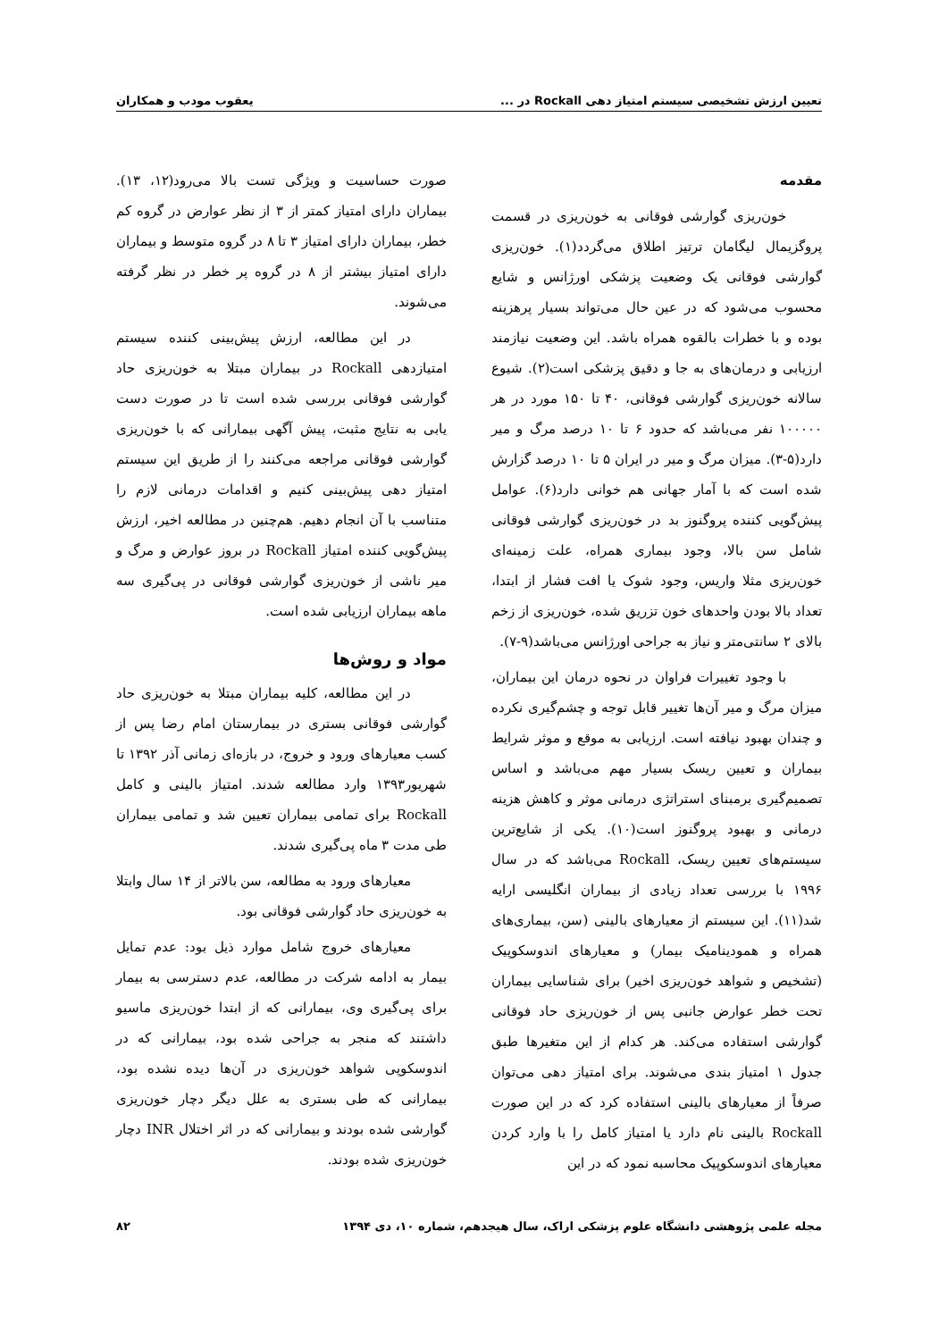تعیین ارزش تشخیصی سیستم امتیاز دهی Rockall در ... یعقوب مودب و همکاران
مقدمه
خون‌ریزی گوارشی فوقانی به خون‌ریزی در قسمت پروگزیمال لیگامان ترتیز اطلاق می‌گردد(۱). خون‌ریزی گوارشی فوقانی یک وضعیت پزشکی اورژانس و شایع محسوب می‌شود که در عین حال می‌تواند بسیار پرهزینه بوده و با خطرات بالقوه همراه باشد. این وضعیت نیازمند ارزیابی و درمان‌های به جا و دقیق پزشکی است(۲). شیوع سالانه خون‌ریزی گوارشی فوقانی، ۴۰ تا ۱۵۰ مورد در هر ۱۰۰۰۰۰ نفر می‌باشد که حدود ۶ تا ۱۰ درصد مرگ و میر دارد(۵-۳). میزان مرگ و میر در ایران ۵ تا ۱۰ درصد گزارش شده است که با آمار جهانی هم خوانی دارد(۶). عوامل پیش‌گویی کننده پروگنوز بد در خون‌ریزی گوارشی فوقانی شامل سن بالا، وجود بیماری همراه، علت زمینه‌ای خون‌ریزی مثلا واریس، وجود شوک یا افت فشار از ابتدا، تعداد بالا بودن واحدهای خون تزریق شده، خون‌ریزی از زخم بالای ۲ سانتی‌متر و نیاز به جراحی اورژانس می‌باشد(۹-۷).
با وجود تغییرات فراوان در نحوه درمان این بیماران، میزان مرگ و میر آن‌ها تغییر قابل توجه و چشم‌گیری نکرده و چندان بهبود نیافته است. ارزیابی به موقع و موثر شرایط بیماران و تعیین ریسک بسیار مهم می‌باشد و اساس تصمیم‌گیری برمبنای استراتژی درمانی موثر و کاهش هزینه درمانی و بهبود پروگنوز است(۱۰). یکی از شایع‌ترین سیستم‌های تعیین ریسک، Rockall می‌باشد که در سال ۱۹۹۶ با بررسی تعداد زیادی از بیماران انگلیسی ارایه شد(۱۱). این سیستم از معیارهای بالینی (سن، بیماری‌های همراه و همودینامیک بیمار) و معیارهای اندوسکوپیک (تشخیص و شواهد خون‌ریزی اخیر) برای شناسایی بیماران تحت خطر عوارض جانبی پس از خون‌ریزی حاد فوقانی گوارشی استفاده می‌کند. هر کدام از این متغیرها طبق جدول ۱ امتیاز بندی می‌شوند. برای امتیاز دهی می‌توان صرفاً از معیارهای بالینی استفاده کرد که در این صورت Rockall بالینی نام دارد یا امتیاز کامل را با وارد کردن معیارهای اندوسکوپیک محاسبه نمود که در این
صورت حساسیت و ویژگی تست بالا می‌رود(۱۲، ۱۳). بیماران دارای امتیاز کمتر از ۳ از نظر عوارض در گروه کم خطر، بیماران دارای امتیاز ۳ تا ۸ در گروه متوسط و بیماران دارای امتیاز بیشتر از ۸ در گروه پر خطر در نظر گرفته می‌شوند.
در این مطالعه، ارزش پیش‌بینی کننده سیستم امتیازدهی Rockall در بیماران مبتلا به خون‌ریزی حاد گوارشی فوقانی بررسی شده است تا در صورت دست یابی به نتایج مثبت، پیش آگهی بیمارانی که با خون‌ریزی گوارشی فوقانی مراجعه می‌کنند را از طریق این سیستم امتیاز دهی پیش‌بینی کنیم و اقدامات درمانی لازم را متناسب با آن انجام دهیم. هم‌چنین در مطالعه اخیر، ارزش پیش‌گویی کننده امتیاز Rockall در بروز عوارض و مرگ و میر ناشی از خون‌ریزی گوارشی فوقانی در پی‌گیری سه ماهه بیماران ارزیابی شده است.
مواد و روش‌ها
در این مطالعه، کلیه بیماران مبتلا به خون‌ریزی حاد گوارشی فوقانی بستری در بیمارستان امام رضا پس از کسب معیارهای ورود و خروج، در بازه‌ای زمانی آذر ۱۳۹۲ تا شهریور۱۳۹۳ وارد مطالعه شدند. امتیاز بالینی و کامل Rockall برای تمامی بیماران تعیین شد و تمامی بیماران طی مدت ۳ ماه پی‌گیری شدند.
معیارهای ورود به مطالعه، سن بالاتر از ۱۴ سال وابتلا به خون‌ریزی حاد گوارشی فوقانی بود.
معیارهای خروج شامل موارد ذیل بود: عدم تمایل بیمار به ادامه شرکت در مطالعه، عدم دسترسی به بیمار برای پی‌گیری وی، بیمارانی که از ابتدا خون‌ریزی ماسیو داشتند که منجر به جراحی شده بود، بیمارانی که در اندوسکوپی شواهد خون‌ریزی در آن‌ها دیده نشده بود، بیمارانی که طی بستری به علل دیگر دچار خون‌ریزی گوارشی شده بودند و بیمارانی که در اثر اختلال INR دچار خون‌ریزی شده بودند.
مجله علمی پژوهشی دانشگاه علوم پزشکی اراک، سال هیجدهم، شماره ۱۰، دی ۱۳۹۴ ۸۲